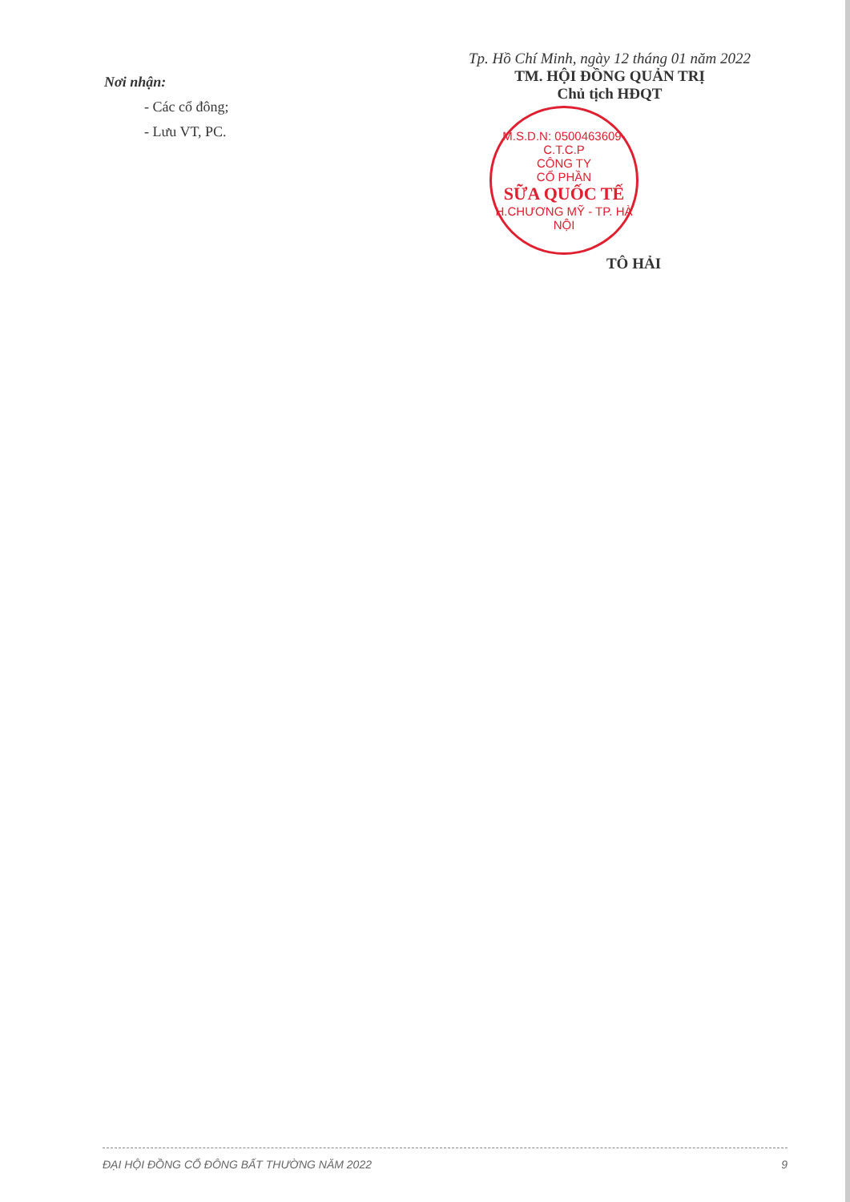Nơi nhận:
- Các cổ đông;
- Lưu VT, PC.
Tp. Hồ Chí Minh, ngày 12 tháng 01 năm 2022
TM. HỘI ĐỒNG QUẢN TRỊ
Chủ tịch HĐQT
M.S.D.N: 0500463609-C.T.C.P
CÔNG TY
CỔ PHẦN
SỮA QUỐC TẾ
H.CHƯƠNG MỸ - TP. HÀ NỘI
TÔ HẢI
ĐẠI HỘI ĐỒNG CỔ ĐÔNG BẤT THƯỜNG NĂM 2022 9